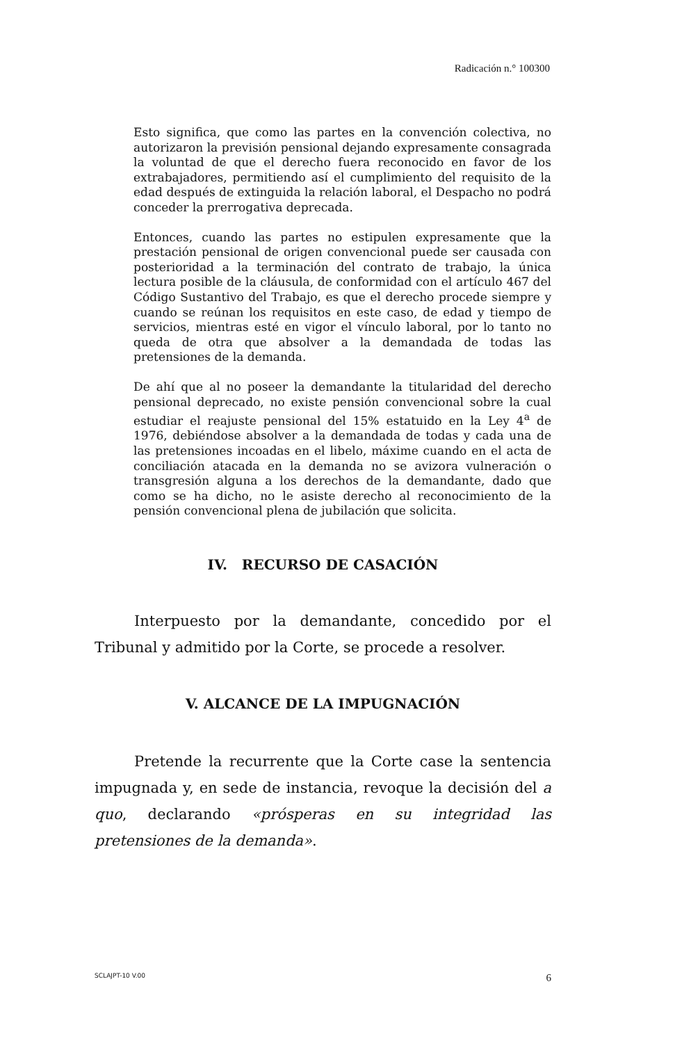Radicación n.° 100300
Esto significa, que como las partes en la convención colectiva, no autorizaron la previsión pensional dejando expresamente consagrada la voluntad de que el derecho fuera reconocido en favor de los extrabajadores, permitiendo así el cumplimiento del requisito de la edad después de extinguida la relación laboral, el Despacho no podrá conceder la prerrogativa deprecada.
Entonces, cuando las partes no estipulen expresamente que la prestación pensional de origen convencional puede ser causada con posterioridad a la terminación del contrato de trabajo, la única lectura posible de la cláusula, de conformidad con el artículo 467 del Código Sustantivo del Trabajo, es que el derecho procede siempre y cuando se reúnan los requisitos en este caso, de edad y tiempo de servicios, mientras esté en vigor el vínculo laboral, por lo tanto no queda de otra que absolver a la demandada de todas las pretensiones de la demanda.
De ahí que al no poseer la demandante la titularidad del derecho pensional deprecado, no existe pensión convencional sobre la cual estudiar el reajuste pensional del 15% estatuido en la Ley 4<sup>a</sup> de 1976, debiéndose absolver a la demandada de todas y cada una de las pretensiones incoadas en el libelo, máxime cuando en el acta de conciliación atacada en la demanda no se avizora vulneración o transgresión alguna a los derechos de la demandante, dado que como se ha dicho, no le asiste derecho al reconocimiento de la pensión convencional plena de jubilación que solicita.
IV. RECURSO DE CASACIÓN
Interpuesto por la demandante, concedido por el Tribunal y admitido por la Corte, se procede a resolver.
V. ALCANCE DE LA IMPUGNACIÓN
Pretende la recurrente que la Corte case la sentencia impugnada y, en sede de instancia, revoque la decisión del a quo, declarando «prósperas en su integridad las pretensiones de la demanda».
SCLAJPT-10 V.00 6